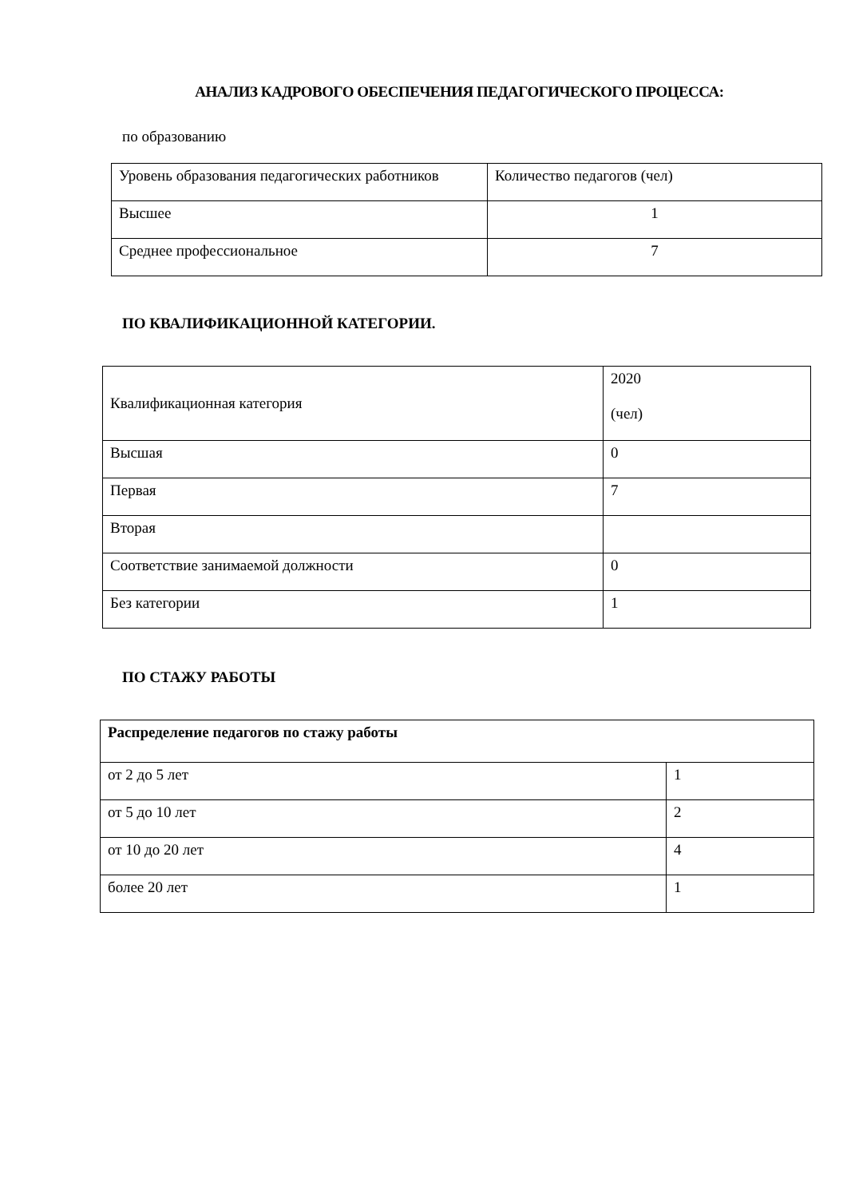АНАЛИЗ КАДРОВОГО ОБЕСПЕЧЕНИЯ ПЕДАГОГИЧЕСКОГО ПРОЦЕССА:
по образованию
| Уровень образования педагогических работников | Количество педагогов (чел) |
| --- | --- |
| Высшее | 1 |
| Среднее профессиональное | 7 |
ПО КВАЛИФИКАЦИОННОЙ КАТЕГОРИИ.
| Квалификационная категория | 2020 (чел) |
| --- | --- |
| Высшая | 0 |
| Первая | 7 |
| Вторая | |
| Соответствие занимаемой должности | 0 |
| Без категории | 1 |
ПО СТАЖУ РАБОТЫ
| Распределение педагогов по стажу работы | |
| --- | --- |
| от 2 до 5 лет | 1 |
| от 5 до 10 лет | 2 |
| от 10 до 20 лет | 4 |
| более 20 лет | 1 |